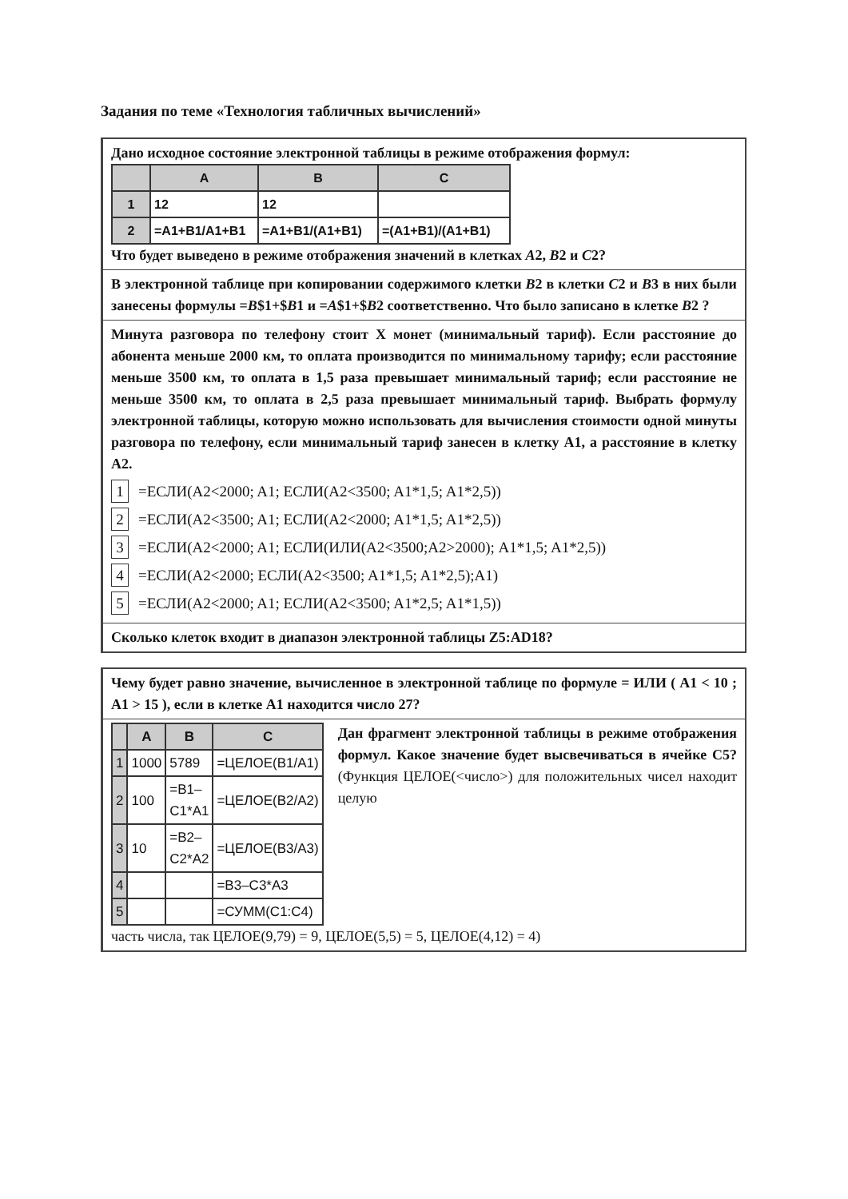Задания по теме «Технология табличных вычислений»
Дано исходное состояние электронной таблицы в режиме отображения формул:
| | A | B | C |
| --- | --- | --- | --- |
| 1 | 12 | 12 | |
| 2 | =A1+B1/A1+B1 | =A1+B1/(A1+B1) | =(A1+B1)/(A1+B1) |
Что будет выведено в режиме отображения значений в клетках A2, B2 и C2?
В электронной таблице при копировании содержимого клетки B2 в клетки C2 и B3 в них были занесены формулы =B$1+$B1 и =A$1+$B2 соответственно. Что было записано в клетке B2 ?
Минута разговора по телефону стоит X монет (минимальный тариф). Если расстояние до абонента меньше 2000 км, то оплата производится по минимальному тарифу; если расстояние меньше 3500 км, то оплата в 1,5 раза превышает минимальный тариф; если расстояние не меньше 3500 км, то оплата в 2,5 раза превышает минимальный тариф. Выбрать формулу электронной таблицы, которую можно использовать для вычисления стоимости одной минуты разговора по телефону, если минимальный тариф занесен в клетку A1, а расстояние в клетку A2.
1 =ЕСЛИ(A2<2000; A1; ЕСЛИ(A2<3500; A1*1,5; A1*2,5))
2 =ЕСЛИ(A2<3500; A1; ЕСЛИ(A2<2000; A1*1,5; A1*2,5))
3 =ЕСЛИ(A2<2000; A1; ЕСЛИ(ИЛИ(A2<3500;A2>2000); A1*1,5; A1*2,5))
4 =ЕСЛИ(A2<2000; ЕСЛИ(A2<3500; A1*1,5; A1*2,5);A1)
5 =ЕСЛИ(A2<2000; A1; ЕСЛИ(A2<3500; A1*2,5; A1*1,5))
Сколько клеток входит в диапазон электронной таблицы Z5:AD18?
Чему будет равно значение, вычисленное в электронной таблице по формуле = ИЛИ ( A1 < 10 ; A1 > 15 ), если в клетке A1 находится число 27?
| | A | B | C |
| --- | --- | --- | --- |
| 1 | 1000 | 5789 | =ЦЕЛОЕ(B1/A1) |
| 2 | 100 | =B1–C1*A1 | =ЦЕЛОЕ(B2/A2) |
| 3 | 10 | =B2–C2*A2 | =ЦЕЛОЕ(B3/A3) |
| 4 | | | =B3–C3*A3 |
| 5 | | | =СУММ(C1:C4) |
Дан фрагмент электронной таблицы в режиме отображения формул. Какое значение будет высвечиваться в ячейке C5? (Функция ЦЕЛОЕ(<число>) для положительных чисел находит целую
часть числа, так ЦЕЛОЕ(9,79) = 9, ЦЕЛОЕ(5,5) = 5, ЦЕЛОЕ(4,12) = 4)